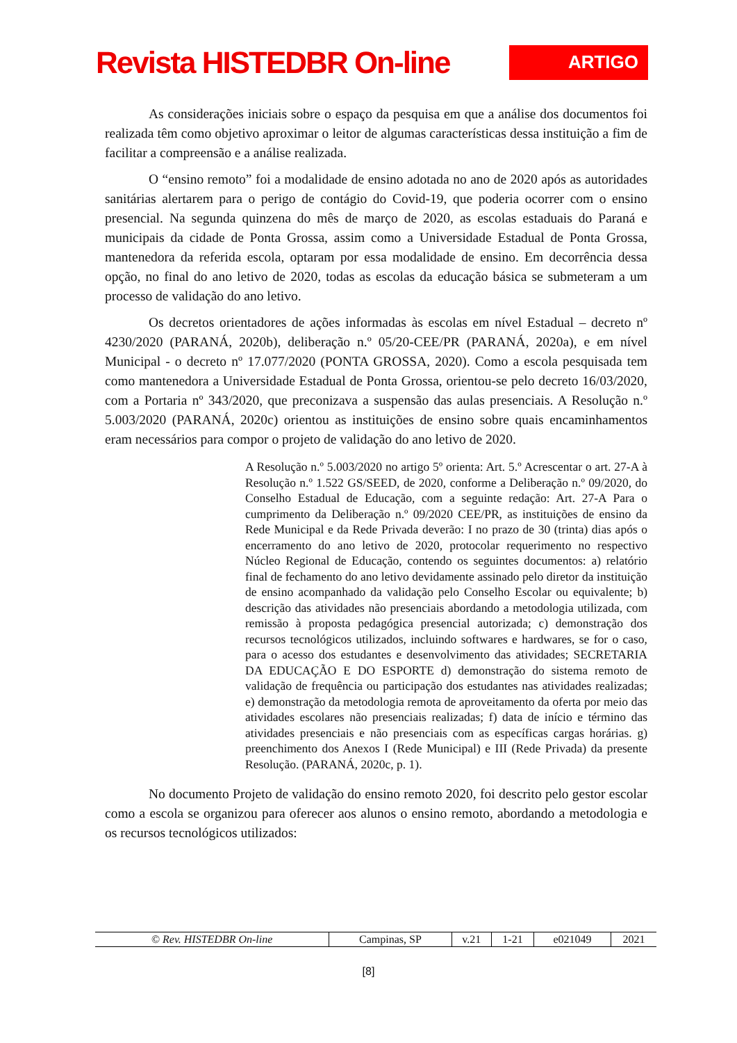Revista HISTEDBR On-line
ARTIGO
As considerações iniciais sobre o espaço da pesquisa em que a análise dos documentos foi realizada têm como objetivo aproximar o leitor de algumas características dessa instituição a fim de facilitar a compreensão e a análise realizada.
O “ensino remoto” foi a modalidade de ensino adotada no ano de 2020 após as autoridades sanitárias alertarem para o perigo de contágio do Covid-19, que poderia ocorrer com o ensino presencial. Na segunda quinzena do mês de março de 2020, as escolas estaduais do Paraná e municipais da cidade de Ponta Grossa, assim como a Universidade Estadual de Ponta Grossa, mantenedora da referida escola, optaram por essa modalidade de ensino. Em decorrência dessa opção, no final do ano letivo de 2020, todas as escolas da educação básica se submeteram a um processo de validação do ano letivo.
Os decretos orientadores de ações informadas às escolas em nível Estadual – decreto nº 4230/2020 (PARANÁ, 2020b), deliberação n.º 05/20-CEE/PR (PARANÁ, 2020a), e em nível Municipal - o decreto nº 17.077/2020 (PONTA GROSSA, 2020). Como a escola pesquisada tem como mantenedora a Universidade Estadual de Ponta Grossa, orientou-se pelo decreto 16/03/2020, com a Portaria nº 343/2020, que preconizava a suspensão das aulas presenciais. A Resolução n.º 5.003/2020 (PARANÁ, 2020c) orientou as instituições de ensino sobre quais encaminhamentos eram necessários para compor o projeto de validação do ano letivo de 2020.
A Resolução n.º 5.003/2020 no artigo 5º orienta: Art. 5.º Acrescentar o art. 27-A à Resolução n.º 1.522 GS/SEED, de 2020, conforme a Deliberação n.º 09/2020, do Conselho Estadual de Educação, com a seguinte redação: Art. 27-A Para o cumprimento da Deliberação n.º 09/2020 CEE/PR, as instituições de ensino da Rede Municipal e da Rede Privada deverão: I no prazo de 30 (trinta) dias após o encerramento do ano letivo de 2020, protocolar requerimento no respectivo Núcleo Regional de Educação, contendo os seguintes documentos: a) relatório final de fechamento do ano letivo devidamente assinado pelo diretor da instituição de ensino acompanhado da validação pelo Conselho Escolar ou equivalente; b) descrição das atividades não presenciais abordando a metodologia utilizada, com remissão à proposta pedagógica presencial autorizada; c) demonstração dos recursos tecnológicos utilizados, incluindo softwares e hardwares, se for o caso, para o acesso dos estudantes e desenvolvimento das atividades; SECRETARIA DA EDUCAÇÃO E DO ESPORTE d) demonstração do sistema remoto de validação de frequência ou participação dos estudantes nas atividades realizadas; e) demonstração da metodologia remota de aproveitamento da oferta por meio das atividades escolares não presenciais realizadas; f) data de início e término das atividades presenciais e não presenciais com as específicas cargas horárias. g) preenchimento dos Anexos I (Rede Municipal) e III (Rede Privada) da presente Resolução. (PARANÁ, 2020c, p. 1).
No documento Projeto de validação do ensino remoto 2020, foi descrito pelo gestor escolar como a escola se organizou para oferecer aos alunos o ensino remoto, abordando a metodologia e os recursos tecnológicos utilizados:
| © Rev. HISTEDBR On-line | Campinas, SP | v.21 | 1-21 | e021049 | 2021 |
[8]